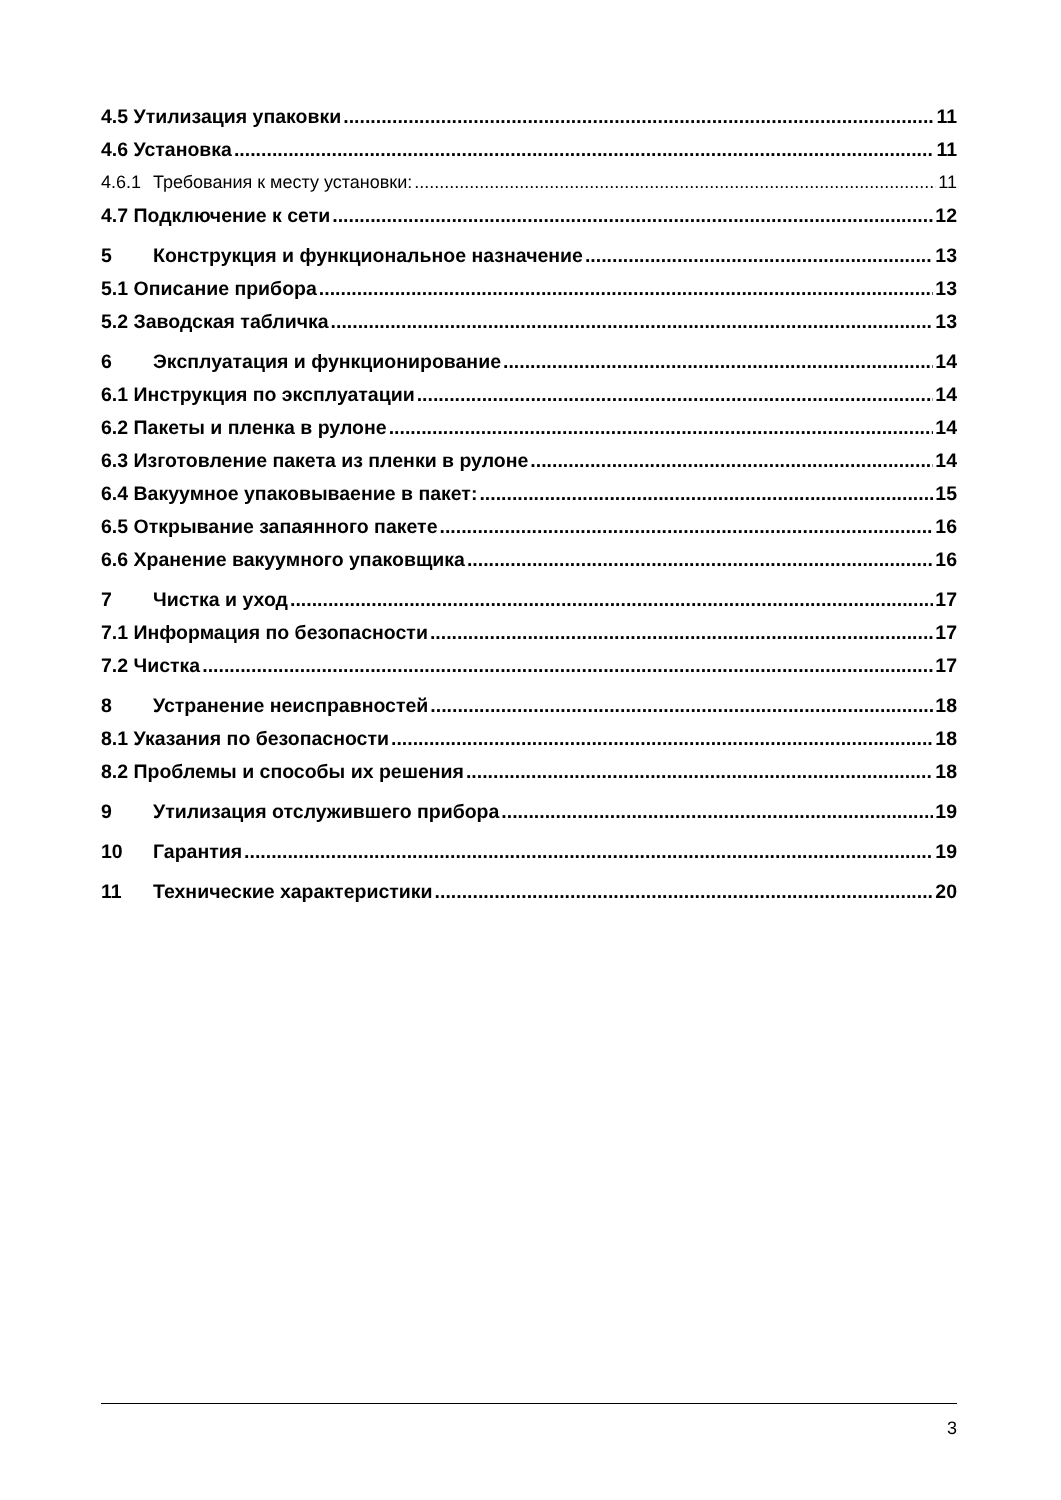4.5 Утилизация упаковки 11
4.6 Установка 11
4.6.1 Требования к месту установки: 11
4.7 Подключение к сети 12
5 Конструкция и функциональное назначение 13
5.1 Описание прибора 13
5.2 Заводская табличка 13
6 Эксплуатация и функционирование 14
6.1 Инструкция по эксплуатации 14
6.2 Пакеты и пленка в рулоне 14
6.3 Изготовление пакета из пленки в рулоне 14
6.4 Вакуумное упаковываение в пакет: 15
6.5 Открывание запаянного пакете 16
6.6 Хранение вакуумного упаковщика 16
7 Чистка и уход 17
7.1 Информация по безопасности 17
7.2 Чистка 17
8 Устранение неисправностей 18
8.1 Указания по безопасности 18
8.2 Проблемы и способы их решения 18
9 Утилизация отслужившего прибора 19
10 Гарантия 19
11 Технические характеристики 20
3